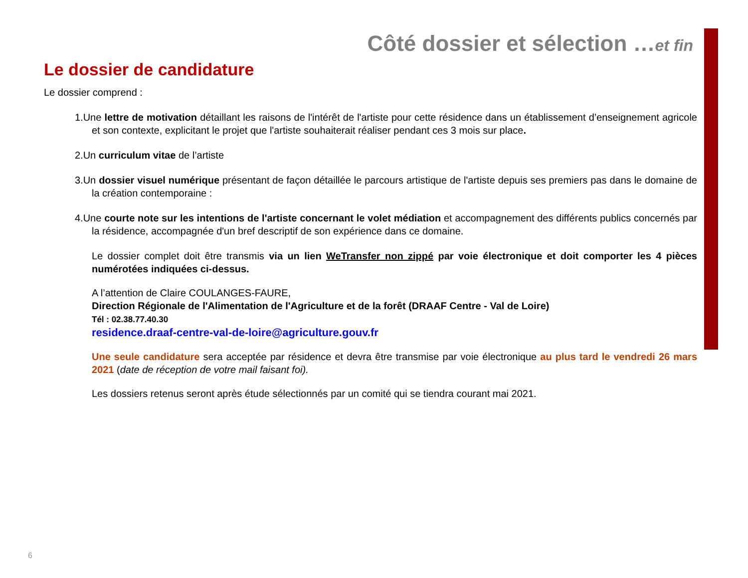Côté dossier et sélection …et fin
Le dossier de candidature
Le dossier comprend :
1.Une lettre de motivation détaillant les raisons de l'intérêt de l'artiste pour cette résidence dans un établissement d’enseignement agricole et son contexte, explicitant le projet que l'artiste souhaiterait réaliser pendant ces 3 mois sur place.
2.Un curriculum vitae de l’artiste
3.Un dossier visuel numérique présentant de façon détaillée le parcours artistique de l'artiste depuis ses premiers pas dans le domaine de la création contemporaine :
4.Une courte note sur les intentions de l'artiste concernant le volet médiation et accompagnement des différents publics concernés par la résidence, accompagnée d'un bref descriptif de son expérience dans ce domaine.
Le dossier complet doit être transmis via un lien WeTransfer non zippé par voie électronique et doit comporter les 4 pièces numérotées indiquées ci-dessus.
A l’attention de Claire COULANGES-FAURE,
Direction Régionale de l'Alimentation de l'Agriculture et de la forêt (DRAAF Centre - Val de Loire)
Tél : 02.38.77.40.30
residence.draaf-centre-val-de-loire@agriculture.gouv.fr
Une seule candidature sera acceptée par résidence et devra être transmise par voie électronique au plus tard le vendredi 26 mars 2021 (date de réception de votre mail faisant foi).
Les dossiers retenus seront après étude sélectionnés par un comité qui se tiendra courant mai 2021.
6